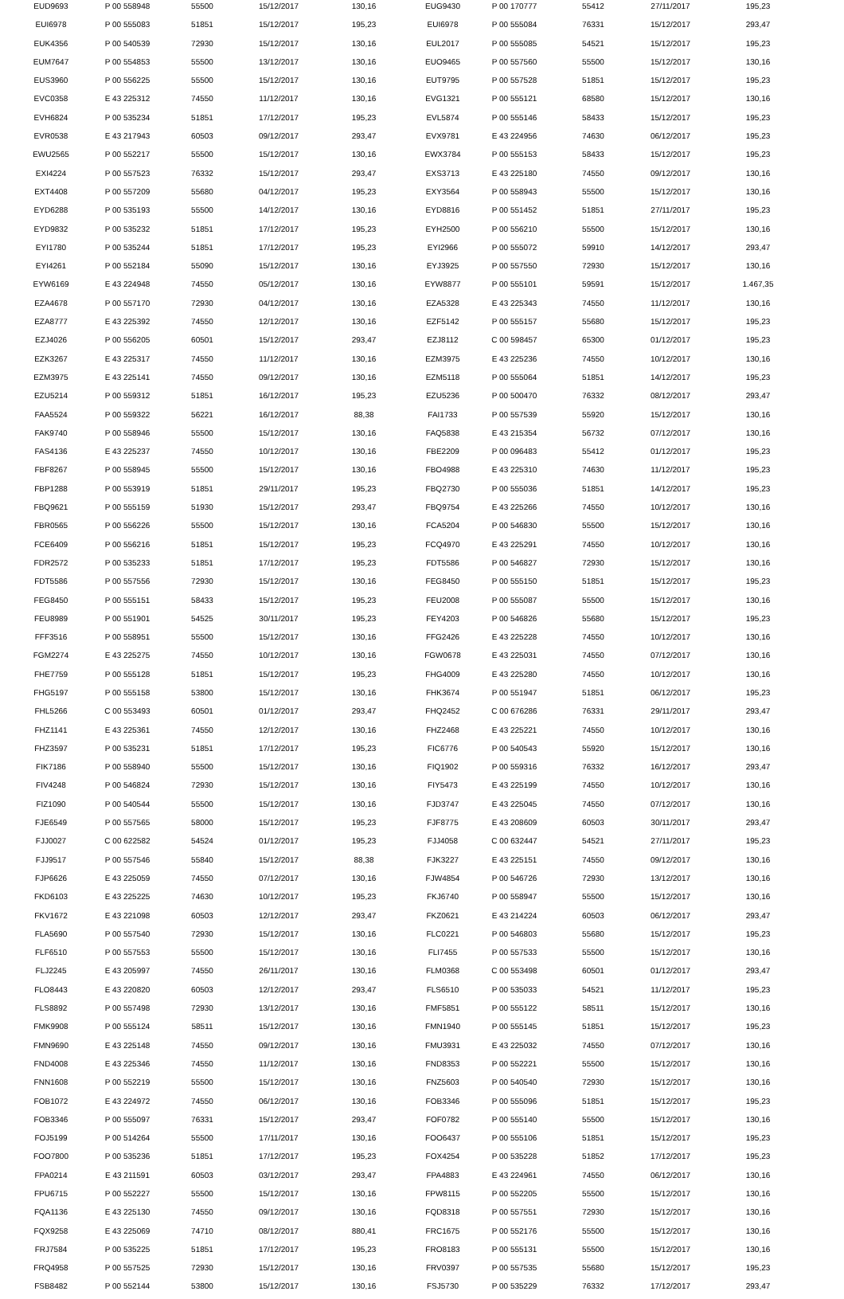| EUD9693 | P 00 558948 | 55500 | 15/12/2017 | 130,16 | EUG9430 | P 00 170777 | 55412 | 27/11/2017 | 195,23 |
| EUI6978 | P 00 555083 | 51851 | 15/12/2017 | 195,23 | EUI6978 | P 00 555084 | 76331 | 15/12/2017 | 293,47 |
| EUK4356 | P 00 540539 | 72930 | 15/12/2017 | 130,16 | EUL2017 | P 00 555085 | 54521 | 15/12/2017 | 195,23 |
| EUM7647 | P 00 554853 | 55500 | 13/12/2017 | 130,16 | EUO9465 | P 00 557560 | 55500 | 15/12/2017 | 130,16 |
| EUS3960 | P 00 556225 | 55500 | 15/12/2017 | 130,16 | EUT9795 | P 00 557528 | 51851 | 15/12/2017 | 195,23 |
| EVC0358 | E 43 225312 | 74550 | 11/12/2017 | 130,16 | EVG1321 | P 00 555121 | 68580 | 15/12/2017 | 130,16 |
| EVH6824 | P 00 535234 | 51851 | 17/12/2017 | 195,23 | EVL5874 | P 00 555146 | 58433 | 15/12/2017 | 195,23 |
| EVR0538 | E 43 217943 | 60503 | 09/12/2017 | 293,47 | EVX9781 | E 43 224956 | 74630 | 06/12/2017 | 195,23 |
| EWU2565 | P 00 552217 | 55500 | 15/12/2017 | 130,16 | EWX3784 | P 00 555153 | 58433 | 15/12/2017 | 195,23 |
| EXI4224 | P 00 557523 | 76332 | 15/12/2017 | 293,47 | EXS3713 | E 43 225180 | 74550 | 09/12/2017 | 130,16 |
| EXT4408 | P 00 557209 | 55680 | 04/12/2017 | 195,23 | EXY3564 | P 00 558943 | 55500 | 15/12/2017 | 130,16 |
| EYD6288 | P 00 535193 | 55500 | 14/12/2017 | 130,16 | EYD8816 | P 00 551452 | 51851 | 27/11/2017 | 195,23 |
| EYD9832 | P 00 535232 | 51851 | 17/12/2017 | 195,23 | EYH2500 | P 00 556210 | 55500 | 15/12/2017 | 130,16 |
| EYI1780 | P 00 535244 | 51851 | 17/12/2017 | 195,23 | EYI2966 | P 00 555072 | 59910 | 14/12/2017 | 293,47 |
| EYI4261 | P 00 552184 | 55090 | 15/12/2017 | 130,16 | EYJ3925 | P 00 557550 | 72930 | 15/12/2017 | 130,16 |
| EYW6169 | E 43 224948 | 74550 | 05/12/2017 | 130,16 | EYW8877 | P 00 555101 | 59591 | 15/12/2017 | 1.467,35 |
| EZA4678 | P 00 557170 | 72930 | 04/12/2017 | 130,16 | EZA5328 | E 43 225343 | 74550 | 11/12/2017 | 130,16 |
| EZA8777 | E 43 225392 | 74550 | 12/12/2017 | 130,16 | EZF5142 | P 00 555157 | 55680 | 15/12/2017 | 195,23 |
| EZJ4026 | P 00 556205 | 60501 | 15/12/2017 | 293,47 | EZJ8112 | C 00 598457 | 65300 | 01/12/2017 | 195,23 |
| EZK3267 | E 43 225317 | 74550 | 11/12/2017 | 130,16 | EZM3975 | E 43 225236 | 74550 | 10/12/2017 | 130,16 |
| EZM3975 | E 43 225141 | 74550 | 09/12/2017 | 130,16 | EZM5118 | P 00 555064 | 51851 | 14/12/2017 | 195,23 |
| EZU5214 | P 00 559312 | 51851 | 16/12/2017 | 195,23 | EZU5236 | P 00 500470 | 76332 | 08/12/2017 | 293,47 |
| FAA5524 | P 00 559322 | 56221 | 16/12/2017 | 88,38 | FAI1733 | P 00 557539 | 55920 | 15/12/2017 | 130,16 |
| FAK9740 | P 00 558946 | 55500 | 15/12/2017 | 130,16 | FAQ5838 | E 43 215354 | 56732 | 07/12/2017 | 130,16 |
| FAS4136 | E 43 225237 | 74550 | 10/12/2017 | 130,16 | FBE2209 | P 00 096483 | 55412 | 01/12/2017 | 195,23 |
| FBF8267 | P 00 558945 | 55500 | 15/12/2017 | 130,16 | FBO4988 | E 43 225310 | 74630 | 11/12/2017 | 195,23 |
| FBP1288 | P 00 553919 | 51851 | 29/11/2017 | 195,23 | FBQ2730 | P 00 555036 | 51851 | 14/12/2017 | 195,23 |
| FBQ9621 | P 00 555159 | 51930 | 15/12/2017 | 293,47 | FBQ9754 | E 43 225266 | 74550 | 10/12/2017 | 130,16 |
| FBR0565 | P 00 556226 | 55500 | 15/12/2017 | 130,16 | FCA5204 | P 00 546830 | 55500 | 15/12/2017 | 130,16 |
| FCE6409 | P 00 556216 | 51851 | 15/12/2017 | 195,23 | FCQ4970 | E 43 225291 | 74550 | 10/12/2017 | 130,16 |
| FDR2572 | P 00 535233 | 51851 | 17/12/2017 | 195,23 | FDT5586 | P 00 546827 | 72930 | 15/12/2017 | 130,16 |
| FDT5586 | P 00 557556 | 72930 | 15/12/2017 | 130,16 | FEG8450 | P 00 555150 | 51851 | 15/12/2017 | 195,23 |
| FEG8450 | P 00 555151 | 58433 | 15/12/2017 | 195,23 | FEU2008 | P 00 555087 | 55500 | 15/12/2017 | 130,16 |
| FEU8989 | P 00 551901 | 54525 | 30/11/2017 | 195,23 | FEY4203 | P 00 546826 | 55680 | 15/12/2017 | 195,23 |
| FFF3516 | P 00 558951 | 55500 | 15/12/2017 | 130,16 | FFG2426 | E 43 225228 | 74550 | 10/12/2017 | 130,16 |
| FGM2274 | E 43 225275 | 74550 | 10/12/2017 | 130,16 | FGW0678 | E 43 225031 | 74550 | 07/12/2017 | 130,16 |
| FHE7759 | P 00 555128 | 51851 | 15/12/2017 | 195,23 | FHG4009 | E 43 225280 | 74550 | 10/12/2017 | 130,16 |
| FHG5197 | P 00 555158 | 53800 | 15/12/2017 | 130,16 | FHK3674 | P 00 551947 | 51851 | 06/12/2017 | 195,23 |
| FHL5266 | C 00 553493 | 60501 | 01/12/2017 | 293,47 | FHQ2452 | C 00 676286 | 76331 | 29/11/2017 | 293,47 |
| FHZ1141 | E 43 225361 | 74550 | 12/12/2017 | 130,16 | FHZ2468 | E 43 225221 | 74550 | 10/12/2017 | 130,16 |
| FHZ3597 | P 00 535231 | 51851 | 17/12/2017 | 195,23 | FIC6776 | P 00 540543 | 55920 | 15/12/2017 | 130,16 |
| FIK7186 | P 00 558940 | 55500 | 15/12/2017 | 130,16 | FIQ1902 | P 00 559316 | 76332 | 16/12/2017 | 293,47 |
| FIV4248 | P 00 546824 | 72930 | 15/12/2017 | 130,16 | FIY5473 | E 43 225199 | 74550 | 10/12/2017 | 130,16 |
| FIZ1090 | P 00 540544 | 55500 | 15/12/2017 | 130,16 | FJD3747 | E 43 225045 | 74550 | 07/12/2017 | 130,16 |
| FJE6549 | P 00 557565 | 58000 | 15/12/2017 | 195,23 | FJF8775 | E 43 208609 | 60503 | 30/11/2017 | 293,47 |
| FJJ0027 | C 00 622582 | 54524 | 01/12/2017 | 195,23 | FJJ4058 | C 00 632447 | 54521 | 27/11/2017 | 195,23 |
| FJJ9517 | P 00 557546 | 55840 | 15/12/2017 | 88,38 | FJK3227 | E 43 225151 | 74550 | 09/12/2017 | 130,16 |
| FJP6626 | E 43 225059 | 74550 | 07/12/2017 | 130,16 | FJW4854 | P 00 546726 | 72930 | 13/12/2017 | 130,16 |
| FKD6103 | E 43 225225 | 74630 | 10/12/2017 | 195,23 | FKJ6740 | P 00 558947 | 55500 | 15/12/2017 | 130,16 |
| FKV1672 | E 43 221098 | 60503 | 12/12/2017 | 293,47 | FKZ0621 | E 43 214224 | 60503 | 06/12/2017 | 293,47 |
| FLA5690 | P 00 557540 | 72930 | 15/12/2017 | 130,16 | FLC0221 | P 00 546803 | 55680 | 15/12/2017 | 195,23 |
| FLF6510 | P 00 557553 | 55500 | 15/12/2017 | 130,16 | FLI7455 | P 00 557533 | 55500 | 15/12/2017 | 130,16 |
| FLJ2245 | E 43 205997 | 74550 | 26/11/2017 | 130,16 | FLM0368 | C 00 553498 | 60501 | 01/12/2017 | 293,47 |
| FLO8443 | E 43 220820 | 60503 | 12/12/2017 | 293,47 | FLS6510 | P 00 535033 | 54521 | 11/12/2017 | 195,23 |
| FLS8892 | P 00 557498 | 72930 | 13/12/2017 | 130,16 | FMF5851 | P 00 555122 | 58511 | 15/12/2017 | 130,16 |
| FMK9908 | P 00 555124 | 58511 | 15/12/2017 | 130,16 | FMN1940 | P 00 555145 | 51851 | 15/12/2017 | 195,23 |
| FMN9690 | E 43 225148 | 74550 | 09/12/2017 | 130,16 | FMU3931 | E 43 225032 | 74550 | 07/12/2017 | 130,16 |
| FND4008 | E 43 225346 | 74550 | 11/12/2017 | 130,16 | FND8353 | P 00 552221 | 55500 | 15/12/2017 | 130,16 |
| FNN1608 | P 00 552219 | 55500 | 15/12/2017 | 130,16 | FNZ5603 | P 00 540540 | 72930 | 15/12/2017 | 130,16 |
| FOB1072 | E 43 224972 | 74550 | 06/12/2017 | 130,16 | FOB3346 | P 00 555096 | 51851 | 15/12/2017 | 195,23 |
| FOB3346 | P 00 555097 | 76331 | 15/12/2017 | 293,47 | FOF0782 | P 00 555140 | 55500 | 15/12/2017 | 130,16 |
| FOJ5199 | P 00 514264 | 55500 | 17/11/2017 | 130,16 | FOO6437 | P 00 555106 | 51851 | 15/12/2017 | 195,23 |
| FOO7800 | P 00 535236 | 51851 | 17/12/2017 | 195,23 | FOX4254 | P 00 535228 | 51852 | 17/12/2017 | 195,23 |
| FPA0214 | E 43 211591 | 60503 | 03/12/2017 | 293,47 | FPA4883 | E 43 224961 | 74550 | 06/12/2017 | 130,16 |
| FPU6715 | P 00 552227 | 55500 | 15/12/2017 | 130,16 | FPW8115 | P 00 552205 | 55500 | 15/12/2017 | 130,16 |
| FQA1136 | E 43 225130 | 74550 | 09/12/2017 | 130,16 | FQD8318 | P 00 557551 | 72930 | 15/12/2017 | 130,16 |
| FQX9258 | E 43 225069 | 74710 | 08/12/2017 | 880,41 | FRC1675 | P 00 552176 | 55500 | 15/12/2017 | 130,16 |
| FRJ7584 | P 00 535225 | 51851 | 17/12/2017 | 195,23 | FRO8183 | P 00 555131 | 55500 | 15/12/2017 | 130,16 |
| FRQ4958 | P 00 557525 | 72930 | 15/12/2017 | 130,16 | FRV0397 | P 00 557535 | 55680 | 15/12/2017 | 195,23 |
| FSB8482 | P 00 552144 | 53800 | 15/12/2017 | 130,16 | FSJ5730 | P 00 535229 | 76332 | 17/12/2017 | 293,47 |